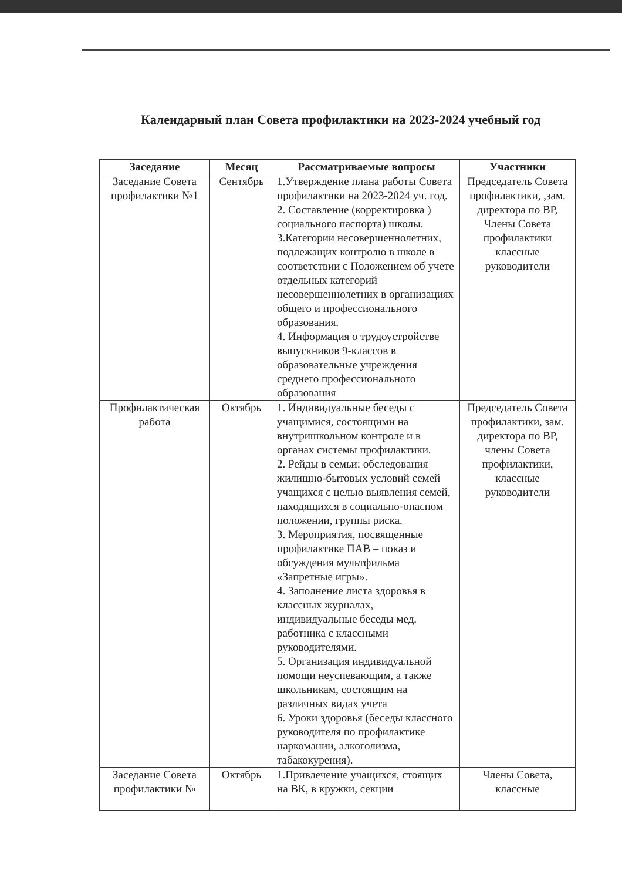Календарный план Совета профилактики на 2023-2024 учебный год
| Заседание | Месяц | Рассматриваемые вопросы | Участники |
| --- | --- | --- | --- |
| Заседание Совета профилактики №1 | Сентябрь | 1.Утверждение плана работы Совета профилактики на 2023-2024 уч. год. 2. Составление (корректировка ) социального паспорта) школы. 3.Категории несовершеннолетних, подлежащих контролю в школе в соответствии с Положением об учете отдельных категорий несовершеннолетних в организациях общего и профессионального образования. 4. Информация о трудоустройстве выпускников 9-классов в образовательные учреждения среднего профессионального образования | Председатель Совета профилактики, ,зам. директора по ВР, Члены Совета профилактики классные руководители |
| Профилактическая работа | Октябрь | 1. Индивидуальные беседы с учащимися, состоящими на внутришкольном контроле и в органах системы профилактики. 2. Рейды в семьи: обследования жилищно-бытовых условий семей учащихся с целью выявления семей, находящихся в социально-опасном положении, группы риска. 3. Мероприятия, посвященные профилактике ПАВ – показ и обсуждения мультфильма «Запретные игры». 4. Заполнение листа здоровья в классных журналах, индивидуальные беседы мед. работника с классными руководителями. 5. Организация индивидуальной помощи неуспевающим, а также школьникам, состоящим на различных видах учета 6. Уроки здоровья (беседы классного руководителя по профилактике наркомании, алкоголизма, табакокурения). | Председатель Совета профилактики, зам. директора по ВР, члены Совета профилактики, классные руководители |
| Заседание Совета профилактики № | Октябрь | 1.Привлечение учащихся, стоящих на ВК, в кружки, секции | Члены Совета, классные |